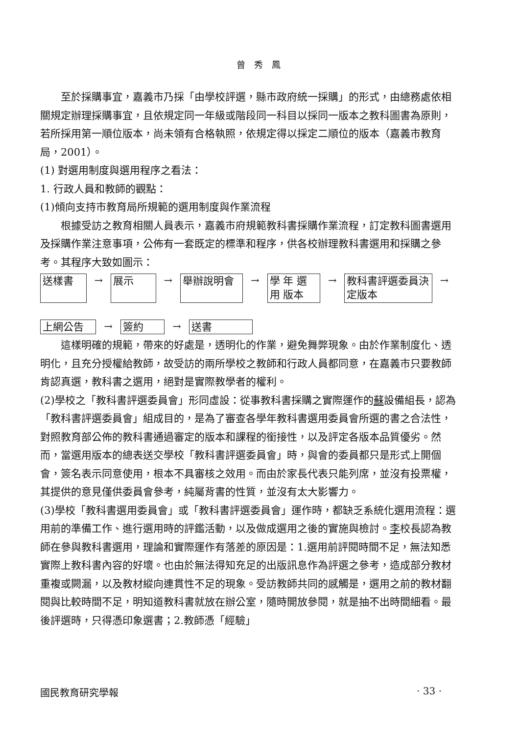曾 秀 鳳
至於採購事宜，嘉義市乃採「由學校評選，縣市政府統一採購」的形式，由總務處依相關規定辦理採購事宜，且依規定同一年級或階段同一科目以採同一版本之教科圖書為原則，若所採用第一順位版本，尚未領有合格執照，依規定得以採定二順位的版本（嘉義市教育局，2001）。
(1) 對選用制度與選用程序之看法：
1. 行政人員和教師的觀點：
(1)傾向支持市教育局所規範的選用制度與作業流程
根據受訪之教育相關人員表示，嘉義市府規範教科書採購作業流程，訂定教科圖書選用及採購作業注意事項，公佈有一套既定的標準和程序，供各校辦理教科書選用和採購之參考。其程序大致如圖示：
送樣書
→
展示
→
舉辦說明會
→
學 年 選 用 版本
→
教科書評選委員決定版本
→
上網公告 → 簽約 → 送書
這樣明確的規範，帶來的好處是，透明化的作業，避免舞弊現象。由於作業制度化、透明化，且充分授權給教師，故受訪的兩所學校之教師和行政人員都同意，在嘉義市只要教師肯認真選，教科書之選用，絕對是實際教學者的權利。
(2)學校之「教科書評選委員會」形同虛設：從事教科書採購之實際運作的蘇設備組長，認為「教科書評選委員會」組成目的，是為了審查各學年教科書選用委員會所選的書之合法性，對照教育部公佈的教科書通過審定的版本和課程的銜接性，以及評定各版本品質優劣。然而，當選用版本的總表送交學校「教科書評選委員會」時，與會的委員都只是形式上開個會，簽名表示同意使用，根本不具審核之效用。而由於家長代表只能列席，並沒有投票權，其提供的意見僅供委員會參考，純屬背書的性質，並沒有太大影響力。
(3)學校「教科書選用委員會」或「教科書評選委員會」運作時，都缺乏系統化選用流程：選用前的準備工作、進行選用時的評鑑活動，以及做成選用之後的實施與檢討。李校長認為教師在參與教科書選用，理論和實際運作有落差的原因是：1.選用前評閱時間不足，無法知悉實際上教科書內容的好壞。也由於無法得知充足的出版訊息作為評選之參考，造成部分教材重複或闕漏，以及教材縱向連貫性不足的現象。受訪教師共同的感觸是，選用之前的教材翻閱與比較時間不足，明知道教科書就放在辦公室，隨時開放參閱，就是抽不出時間細看。最後評選時，只得憑印象選書；2.教師憑「經驗」
國民教育研究學報 · 33 ·